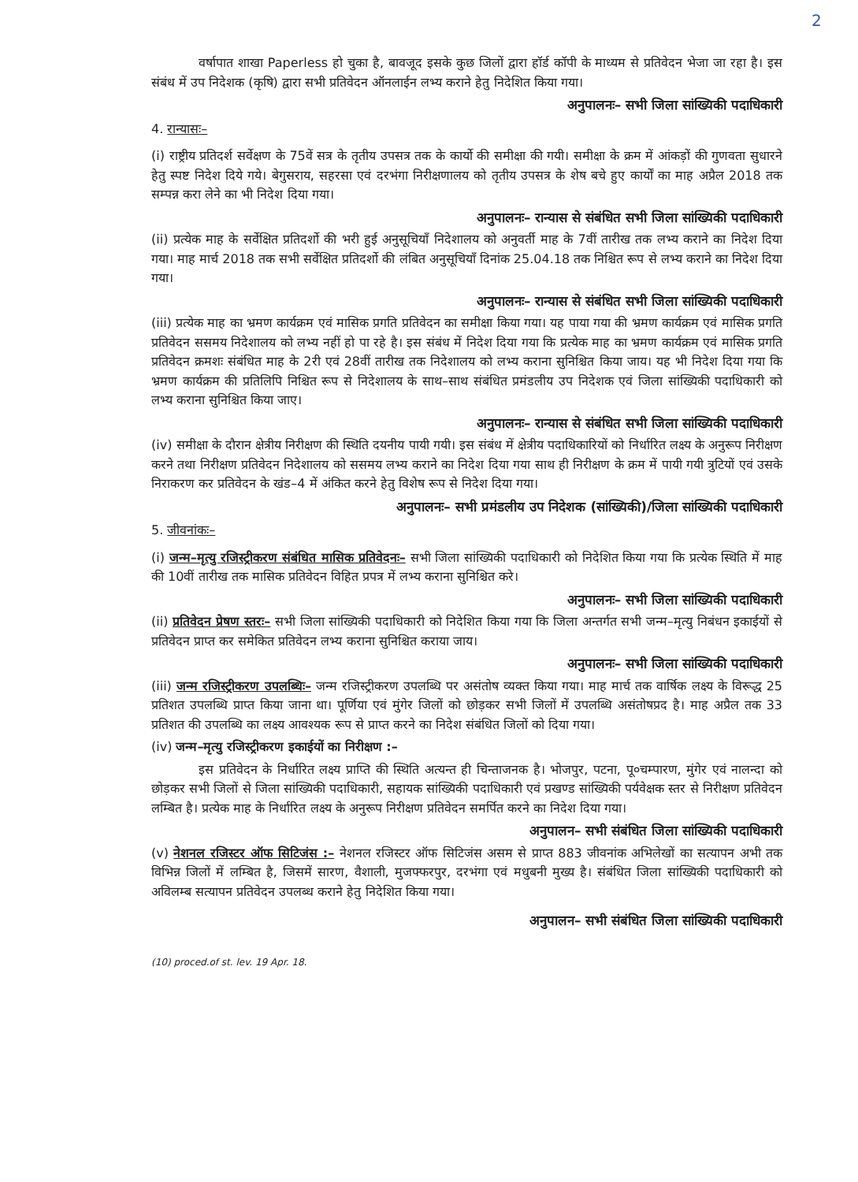2
वर्षापात शाखा Paperless हो चुका है, बावजूद इसके कुछ जिलों द्वारा हॉर्ड कॉपी के माध्यम से प्रतिवेदन भेजा जा रहा है। इस संबंध में उप निदेशक (कृषि) द्वारा सभी प्रतिवेदन ऑनलाईन लभ्य कराने हेतु निदेशित किया गया।
अनुपालनः– सभी जिला सांख्यिकी पदाधिकारी
4. रान्यासः–
(i) राष्ट्रीय प्रतिदर्श सर्वेक्षण के 75वें सत्र के तृतीय उपसत्र तक के कार्यो की समीक्षा की गयी। समीक्षा के क्रम में आंकड़ों की गुणवता सुधारने हेतु स्पष्ट निदेश दिये गये। बेगुसराय, सहरसा एवं दरभंगा निरीक्षणालय को तृतीय उपसत्र के शेष बचे हुए कार्यों का माह अप्रैल 2018 तक सम्पन्न करा लेने का भी निदेश दिया गया।
अनुपालनः– रान्यास से संबंधित सभी जिला सांख्यिकी पदाधिकारी
(ii) प्रत्येक माह के सर्वेक्षित प्रतिदर्शो की भरी हुई अनुसूचियाँ निदेशालय को अनुवर्ती माह के 7वीं तारीख तक लभ्य कराने का निदेश दिया गया। माह मार्च 2018 तक सभी सर्वेक्षित प्रतिदर्शो की लंबित अनुसूचियाँ दिनांक 25.04.18 तक निश्चित रूप से लभ्य कराने का निदेश दिया गया।
अनुपालनः– रान्यास से संबंधित सभी जिला सांख्यिकी पदाधिकारी
(iii) प्रत्येक माह का भ्रमण कार्यक्रम एवं मासिक प्रगति प्रतिवेदन का समीक्षा किया गया। यह पाया गया की भ्रमण कार्यक्रम एवं मासिक प्रगति प्रतिवेदन ससमय निदेशालय को लभ्य नहीं हो पा रहे है। इस संबंध में निदेश दिया गया कि प्रत्येक माह का भ्रमण कार्यक्रम एवं मासिक प्रगति प्रतिवेदन क्रमशः संबंधित माह के 2री एवं 28वीं तारीख तक निदेशालय को लभ्य कराना सुनिश्चित किया जाय। यह भी निदेश दिया गया कि भ्रमण कार्यक्रम की प्रतिलिपि निश्चित रूप से निदेशालय के साथ–साथ संबंधित प्रमंडलीय उप निदेशक एवं जिला सांख्यिकी पदाधिकारी को लभ्य कराना सुनिश्चित किया जाए।
अनुपालनः– रान्यास से संबंधित सभी जिला सांख्यिकी पदाधिकारी
(iv) समीक्षा के दौरान क्षेत्रीय निरीक्षण की स्थिति दयनीय पायी गयी। इस संबंध में क्षेत्रीय पदाधिकारियों को निर्धारित लक्ष्य के अनुरूप निरीक्षण करने तथा निरीक्षण प्रतिवेदन निदेशालय को ससमय लभ्य कराने का निदेश दिया गया साथ ही निरीक्षण के क्रम में पायी गयी त्रुटियों एवं उसके निराकरण कर प्रतिवेदन के खंड–4 में अंकित करने हेतु विशेष रूप से निदेश दिया गया।
अनुपालनः– सभी प्रमंडलीय उप निदेशक (सांख्यिकी)/जिला सांख्यिकी पदाधिकारी
5. जीवनांकः–
(i) जन्म–मृत्यु रजिस्ट्रीकरण संबंधित मासिक प्रतिवेदनः– सभी जिला सांख्यिकी पदाधिकारी को निदेशित किया गया कि प्रत्येक स्थिति में माह की 10वीं तारीख तक मासिक प्रतिवेदन विहित प्रपत्र में लभ्य कराना सुनिश्चित करे।
अनुपालनः– सभी जिला सांख्यिकी पदाधिकारी
(ii) प्रतिवेदन प्रेषण स्तरः– सभी जिला सांख्यिकी पदाधिकारी को निदेशित किया गया कि जिला अन्तर्गत सभी जन्म–मृत्यु निबंधन इकाईयों से प्रतिवेदन प्राप्त कर समेकित प्रतिवेदन लभ्य कराना सुनिश्चित कराया जाय।
अनुपालनः– सभी जिला सांख्यिकी पदाधिकारी
(iii) जन्म रजिस्ट्रीकरण उपलब्धिः– जन्म रजिस्ट्रीकरण उपलब्धि पर असंतोष व्यक्त किया गया। माह मार्च तक वार्षिक लक्ष्य के विरूद्ध 25 प्रतिशत उपलब्धि प्राप्त किया जाना था। पूर्णिया एवं मुंगेर जिलों को छोड़कर सभी जिलों में उपलब्धि असंतोषप्रद है। माह अप्रैल तक 33 प्रतिशत की उपलब्धि का लक्ष्य आवश्यक रूप से प्राप्त करने का निदेश संबंधित जिलों को दिया गया।
(iv) जन्म–मृत्यु रजिस्ट्रीकरण इकाईयों का निरीक्षण :–
इस प्रतिवेदन के निर्धारित लक्ष्य प्राप्ति की स्थिति अत्यन्त ही चिन्ताजनक है। भोजपुर, पटना, पू०चम्पारण, मुंगेर एवं नालन्दा को छोड़कर सभी जिलों से जिला सांख्यिकी पदाधिकारी, सहायक सांख्यिकी पदाधिकारी एवं प्रखण्ड सांख्यिकी पर्यवेक्षक स्तर से निरीक्षण प्रतिवेदन लम्बित है। प्रत्येक माह के निर्धारित लक्ष्य के अनुरूप निरीक्षण प्रतिवेदन समर्पित करने का निदेश दिया गया।
अनुपालन– सभी संबंधित जिला सांख्यिकी पदाधिकारी
(v) नेशनल रजिस्टर ऑफ सिटिजंस :– नेशनल रजिस्टर ऑफ सिटिजंस असम से प्राप्त 883 जीवनांक अभिलेखों का सत्यापन अभी तक विभिन्न जिलों में लम्बित है, जिसमें सारण, वैशाली, मुजफ्फरपुर, दरभंगा एवं मधुबनी मुख्य है। संबंधित जिला सांख्यिकी पदाधिकारी को अविलम्ब सत्यापन प्रतिवेदन उपलब्ध कराने हेतु निदेशित किया गया।
अनुपालन– सभी संबंधित जिला सांख्यिकी पदाधिकारी
(10) proced.of st. lev. 19 Apr. 18.